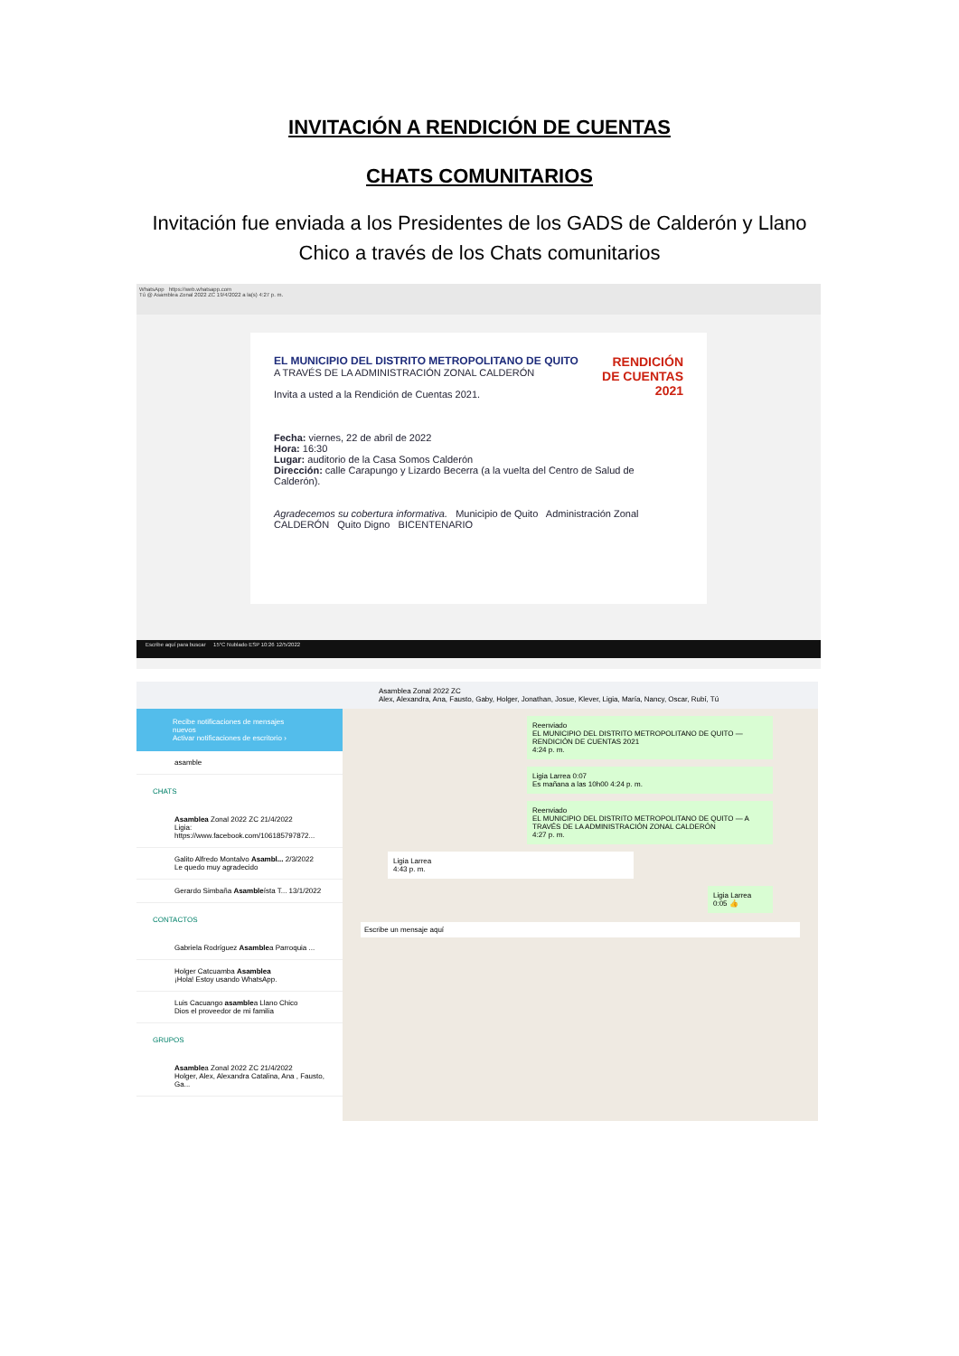INVITACIÓN A RENDICIÓN DE CUENTAS
CHATS COMUNITARIOS
Invitación fue enviada a los Presidentes de los GADS de Calderón y Llano Chico a través de los Chats comunitarios
WhatsApp https://web.whatsapp.com
Tú @ Asamblea Zonal 2022 ZC 19/4/2022 a la(s) 4:27 p. m.
RENDICIÓN
DE CUENTAS
2021
EL MUNICIPIO DEL DISTRITO METROPOLITANO DE QUITO
A TRAVÉS DE LA ADMINISTRACIÓN ZONAL CALDERÓN
Invita a usted a la Rendición de Cuentas 2021.
Fecha: viernes, 22 de abril de 2022
Hora: 16:30
Lugar: auditorio de la Casa Somos Calderón
Dirección: calle Carapungo y Lizardo Becerra (a la vuelta del Centro de Salud de Calderón).
Agradecemos su cobertura informativa. Municipio de Quito Administración Zonal CALDERÓN Quito Digno BICENTENARIO
Escribe aquí para buscar 15°C Nublado ESP 10:26 12/5/2022
Recibe notificaciones de mensajes nuevos
Activar notificaciones de escritorio ›
asamble
CHATS
Asamblea Zonal 2022 ZC 21/4/2022
Ligia: https://www.facebook.com/106185797872...
Galito Alfredo Montalvo Asambl... 2/3/2022
Le quedo muy agradecido
Gerardo Simbaña Asambleísta T... 13/1/2022
CONTACTOS
Gabriela Rodríguez Asamblea Parroquia ...
Holger Catcuamba Asamblea
¡Hola! Estoy usando WhatsApp.
Luis Cacuango asamblea Llano Chico
Dios el proveedor de mi familia
GRUPOS
Asamblea Zonal 2022 ZC 21/4/2022
Holger, Alex, Alexandra Catalina, Ana , Fausto, Ga...
Asamblea Zonal 2022 ZC
Alex, Alexandra, Ana, Fausto, Gaby, Holger, Jonathan, Josue, Klever, Ligia, María, Nancy, Oscar, Rubí, Tú
Reenviado
EL MUNICIPIO DEL DISTRITO METROPOLITANO DE QUITO — RENDICIÓN DE CUENTAS 2021
4:24 p. m.
Ligia Larrea 0:07
Es mañana a las 10h00 4:24 p. m.
Reenviado
EL MUNICIPIO DEL DISTRITO METROPOLITANO DE QUITO — A TRAVÉS DE LA ADMINISTRACIÓN ZONAL CALDERÓN
4:27 p. m.
Ligia Larrea
4:43 p. m.
Ligia Larrea 0:05 👍
Escribe un mensaje aquí